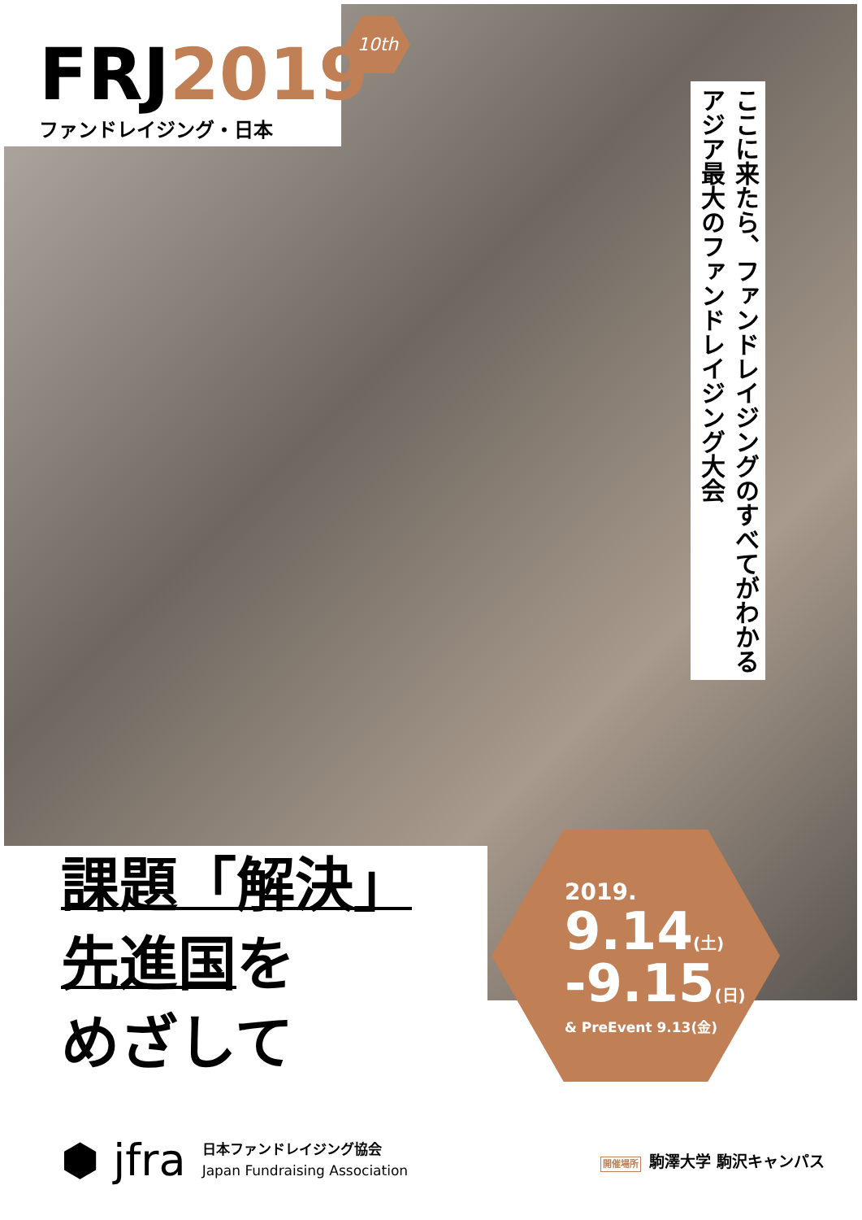FRJ2019
ファンドレイジング・日本
10th
ここに来たら、ファンドレイジングのすべてがわかる
アジア最大のファンドレイジング大会
課題「解決」
先進国を
めざして
2019.
9.14(土)
-9.15(日)
& PreEvent 9.13(金)
⬢ jfra
日本ファンドレイジング協会
Japan Fundraising Association
開催場所 駒澤大学 駒沢キャンパス